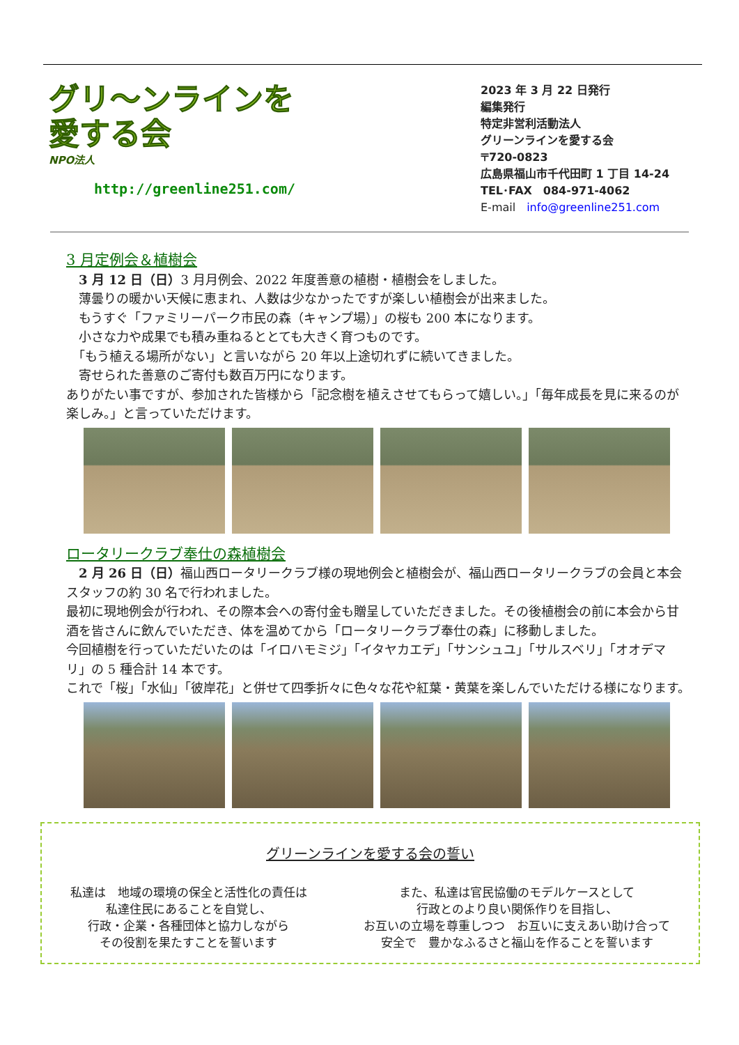グリ〜ンラインを
愛する会
NPO法人
http://greenline251.com/
2023 年 3 月 22 日発行
編集発行
特定非営利活動法人
グリーンラインを愛する会
〒720-0823
広島県福山市千代田町 1 丁目 14-24
TEL･FAX　084-971-4062
E-mail　info@greenline251.com
3 月定例会＆植樹会
　3 月 12 日（日）3 月月例会、2022 年度善意の植樹・植樹会をしました。
　薄曇りの暖かい天候に恵まれ、人数は少なかったですが楽しい植樹会が出来ました。
　もうすぐ「ファミリーパーク市民の森（キャンプ場）」の桜も 200 本になります。
　小さな力や成果でも積み重ねるととても大きく育つものです。
　「もう植える場所がない」と言いながら 20 年以上途切れずに続いてきました。
　寄せられた善意のご寄付も数百万円になります。
ありがたい事ですが、参加された皆様から「記念樹を植えさせてもらって嬉しい。」「毎年成長を見に来るのが楽しみ。」と言っていただけます。
ロータリークラブ奉仕の森植樹会
　2 月 26 日（日）福山西ロータリークラブ様の現地例会と植樹会が、福山西ロータリークラブの会員と本会スタッフの約 30 名で行われました。
最初に現地例会が行われ、その際本会への寄付金も贈呈していただきました。その後植樹会の前に本会から甘酒を皆さんに飲んでいただき、体を温めてから「ロータリークラブ奉仕の森」に移動しました。
今回植樹を行っていただいたのは「イロハモミジ」「イタヤカエデ」「サンシュユ」「サルスベリ」「オオデマリ」の 5 種合計 14 本です。
これで「桜」「水仙」「彼岸花」と併せて四季折々に色々な花や紅葉・黄葉を楽しんでいただける様になります。
グリーンラインを愛する会の誓い
私達は　地域の環境の保全と活性化の責任は
私達住民にあることを自覚し、
行政・企業・各種団体と協力しながら
その役割を果たすことを誓います
また、私達は官民協働のモデルケースとして
行政とのより良い関係作りを目指し、
お互いの立場を尊重しつつ　お互いに支えあい助け合って
安全で　豊かなふるさと福山を作ることを誓います